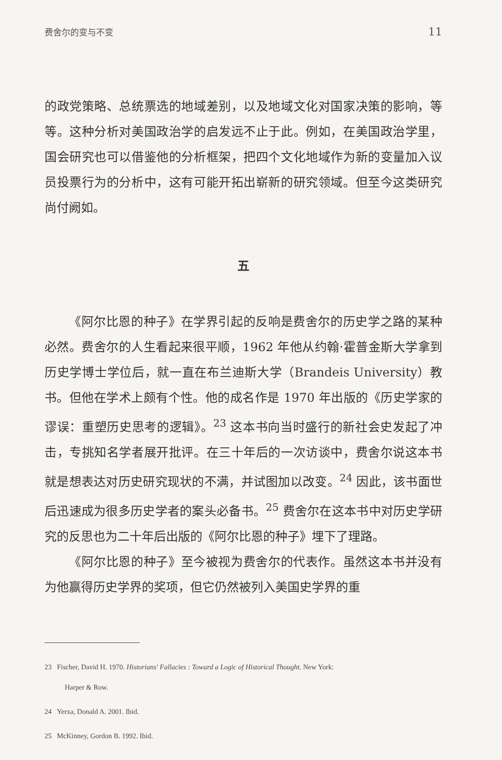费舍尔的变与不变 11
的政党策略、总统票选的地域差别，以及地域文化对国家决策的影响，等等。这种分析对美国政治学的启发远不止于此。例如，在美国政治学里，国会研究也可以借鉴他的分析框架，把四个文化地域作为新的变量加入议员投票行为的分析中，这有可能开拓出崭新的研究领域。但至今这类研究尚付阙如。
五
《阿尔比恩的种子》在学界引起的反响是费舍尔的历史学之路的某种必然。费舍尔的人生看起来很平顺，1962 年他从约翰·霍普金斯大学拿到历史学博士学位后，就一直在布兰迪斯大学（Brandeis University）教书。但他在学术上颇有个性。他的成名作是 1970 年出版的《历史学家的谬误：重塑历史思考的逻辑》。<sup>23</sup> 这本书向当时盛行的新社会史发起了冲击，专挑知名学者展开批评。在三十年后的一次访谈中，费舍尔说这本书就是想表达对历史研究现状的不满，并试图加以改变。<sup>24</sup> 因此，该书面世后迅速成为很多历史学者的案头必备书。<sup>25</sup> 费舍尔在这本书中对历史学研究的反思也为二十年后出版的《阿尔比恩的种子》埋下了理路。
《阿尔比恩的种子》至今被视为费舍尔的代表作。虽然这本书并没有为他赢得历史学界的奖项，但它仍然被列入美国史学界的重
23 Fischer, David H. 1970. Historians' Fallacies : Toward a Logic of Historical Thought. New York:
Harper & Row.
24 Yerxa, Donald A. 2001. Ibid.
25 McKinney, Gordon B. 1992. Ibid.